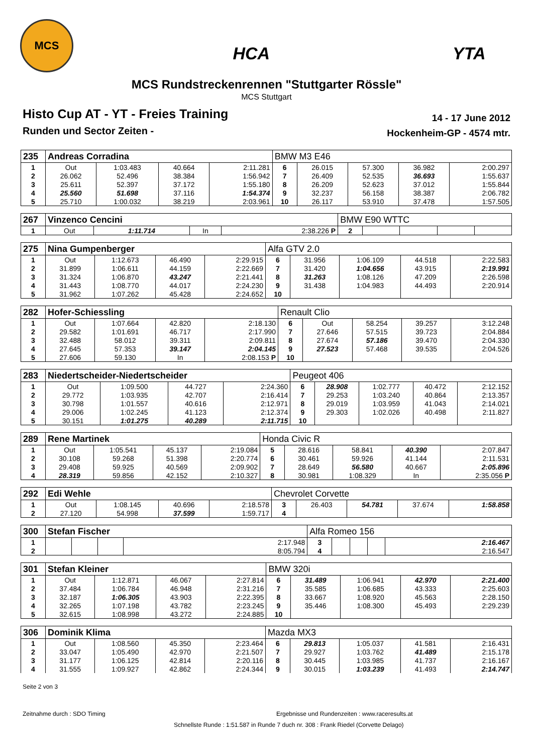MCS
HCA YTA
MCS Rundstreckenrennen "Stuttgarter Rössle"
MCS Stuttgart
Histo Cup AT - YT - Freies Training
Runden und Sector Zeiten -
14 - 17 June 2012
Hockenheim-GP - 4574 mtr.
| 235 | Andreas Corradina | | | | BMW M3 E46 | | | | |
| 1 | Out | 1:03.483 | 40.664 | 2:11.281 | 6 | 26.015 | 57.300 | 36.982 | 2:00.297 |
| 2 | 26.062 | 52.496 | 38.384 | 1:56.942 | 7 | 26.409 | 52.535 | 36.693 | 1:55.637 |
| 3 | 25.611 | 52.397 | 37.172 | 1:55.180 | 8 | 26.209 | 52.623 | 37.012 | 1:55.844 |
| 4 | 25.560 | 51.698 | 37.116 | 1:54.374 | 9 | 32.237 | 56.158 | 38.387 | 2:06.782 |
| 5 | 25.710 | 1:00.032 | 38.219 | 2:03.961 | 10 | 26.117 | 53.910 | 37.478 | 1:57.505 |
| 267 | Vinzenco Cencini | | | | BMW E90 WTTC | | | | |
| 1 | Out | 1:11.714 | In | 2:38.226 P | 2 | | | | |
| 275 | Nina Gumpenberger | | | | Alfa GTV 2.0 | | | | |
| 1 | Out | 1:12.673 | 46.490 | 2:29.915 | 6 | 31.956 | 1:06.109 | 44.518 | 2:22.583 |
| 2 | 31.899 | 1:06.611 | 44.159 | 2:22.669 | 7 | 31.420 | 1:04.656 | 43.915 | 2:19.991 |
| 3 | 31.324 | 1:06.870 | 43.247 | 2:21.441 | 8 | 31.263 | 1:08.126 | 47.209 | 2:26.598 |
| 4 | 31.443 | 1:08.770 | 44.017 | 2:24.230 | 9 | 31.438 | 1:04.983 | 44.493 | 2:20.914 |
| 5 | 31.962 | 1:07.262 | 45.428 | 2:24.652 | 10 | | | | |
| 282 | Hofer-Schiessling | | | | Renault Clio | | | | |
| 1 | Out | 1:07.664 | 42.820 | 2:18.130 | 6 | Out | 58.254 | 39.257 | 3:12.248 |
| 2 | 29.582 | 1:01.691 | 46.717 | 2:17.990 | 7 | 27.646 | 57.515 | 39.723 | 2:04.884 |
| 3 | 32.488 | 58.012 | 39.311 | 2:09.811 | 8 | 27.674 | 57.186 | 39.470 | 2:04.330 |
| 4 | 27.645 | 57.353 | 39.147 | 2:04.145 | 9 | 27.523 | 57.468 | 39.535 | 2:04.526 |
| 5 | 27.606 | 59.130 | In | 2:08.153 P | 10 | | | | |
| 283 | Niedertscheider-Niedertscheider | | | | Peugeot 406 | | | | |
| 1 | Out | 1:09.500 | 44.727 | 2:24.360 | 6 | 28.908 | 1:02.777 | 40.472 | 2:12.152 |
| 2 | 29.772 | 1:03.935 | 42.707 | 2:16.414 | 7 | 29.253 | 1:03.240 | 40.864 | 2:13.357 |
| 3 | 30.798 | 1:01.557 | 40.616 | 2:12.971 | 8 | 29.019 | 1:03.959 | 41.043 | 2:14.021 |
| 4 | 29.006 | 1:02.245 | 41.123 | 2:12.374 | 9 | 29.303 | 1:02.026 | 40.498 | 2:11.827 |
| 5 | 30.151 | 1:01.275 | 40.289 | 2:11.715 | 10 | | | | |
| 289 | Rene Martinek | | | | Honda Civic R | | | | |
| 1 | Out | 1:05.541 | 45.137 | 2:19.084 | 5 | 28.616 | 58.841 | 40.390 | 2:07.847 |
| 2 | 30.108 | 59.268 | 51.398 | 2:20.774 | 6 | 30.461 | 59.926 | 41.144 | 2:11.531 |
| 3 | 29.408 | 59.925 | 40.569 | 2:09.902 | 7 | 28.649 | 56.580 | 40.667 | 2:05.896 |
| 4 | 28.319 | 59.856 | 42.152 | 2:10.327 | 8 | 30.981 | 1:08.329 | In | 2:35.056 P |
| 292 | Edi Wehle | | | | Chevrolet Corvette | | | | |
| 1 | Out | 1:08.145 | 40.696 | 2:18.578 | 3 | 26.403 | 54.781 | 37.674 | 1:58.858 |
| 2 | 27.120 | 54.998 | 37.599 | 1:59.717 | 4 | | | | |
| 300 | Stefan Fischer | | | | Alfa Romeo 156 | | | | |
| 1 | | | | 2:17.948 | 3 | | | | 2:16.467 |
| 2 | | | | 8:05.794 | 4 | | | | 2:16.547 |
| 301 | Stefan Kleiner | | | | BMW 320i | | | | |
| 1 | Out | 1:12.871 | 46.067 | 2:27.814 | 6 | 31.489 | 1:06.941 | 42.970 | 2:21.400 |
| 2 | 37.484 | 1:06.784 | 46.948 | 2:31.216 | 7 | 35.585 | 1:06.685 | 43.333 | 2:25.603 |
| 3 | 32.187 | 1:06.305 | 43.903 | 2:22.395 | 8 | 33.667 | 1:08.920 | 45.563 | 2:28.150 |
| 4 | 32.265 | 1:07.198 | 43.782 | 2:23.245 | 9 | 35.446 | 1:08.300 | 45.493 | 2:29.239 |
| 5 | 32.615 | 1:08.998 | 43.272 | 2:24.885 | 10 | | | | |
| 306 | Dominik Klima | | | | Mazda MX3 | | | | |
| 1 | Out | 1:08.560 | 45.350 | 2:23.464 | 6 | 29.813 | 1:05.037 | 41.581 | 2:16.431 |
| 2 | 33.047 | 1:05.490 | 42.970 | 2:21.507 | 7 | 29.927 | 1:03.762 | 41.489 | 2:15.178 |
| 3 | 31.177 | 1:06.125 | 42.814 | 2:20.116 | 8 | 30.445 | 1:03.985 | 41.737 | 2:16.167 |
| 4 | 31.555 | 1:09.927 | 42.862 | 2:24.344 | 9 | 30.015 | 1:03.239 | 41.493 | 2:14.747 |
Seite 2 von 3
Zeitnahme durch : SDO Timing Ergebnisse und Rundenzeiten : www.raceresults.at
Schnellste Runde : 1:51.587 in Runde 7 duch nr. 308 : Frank Riedel (Corvette Delago)